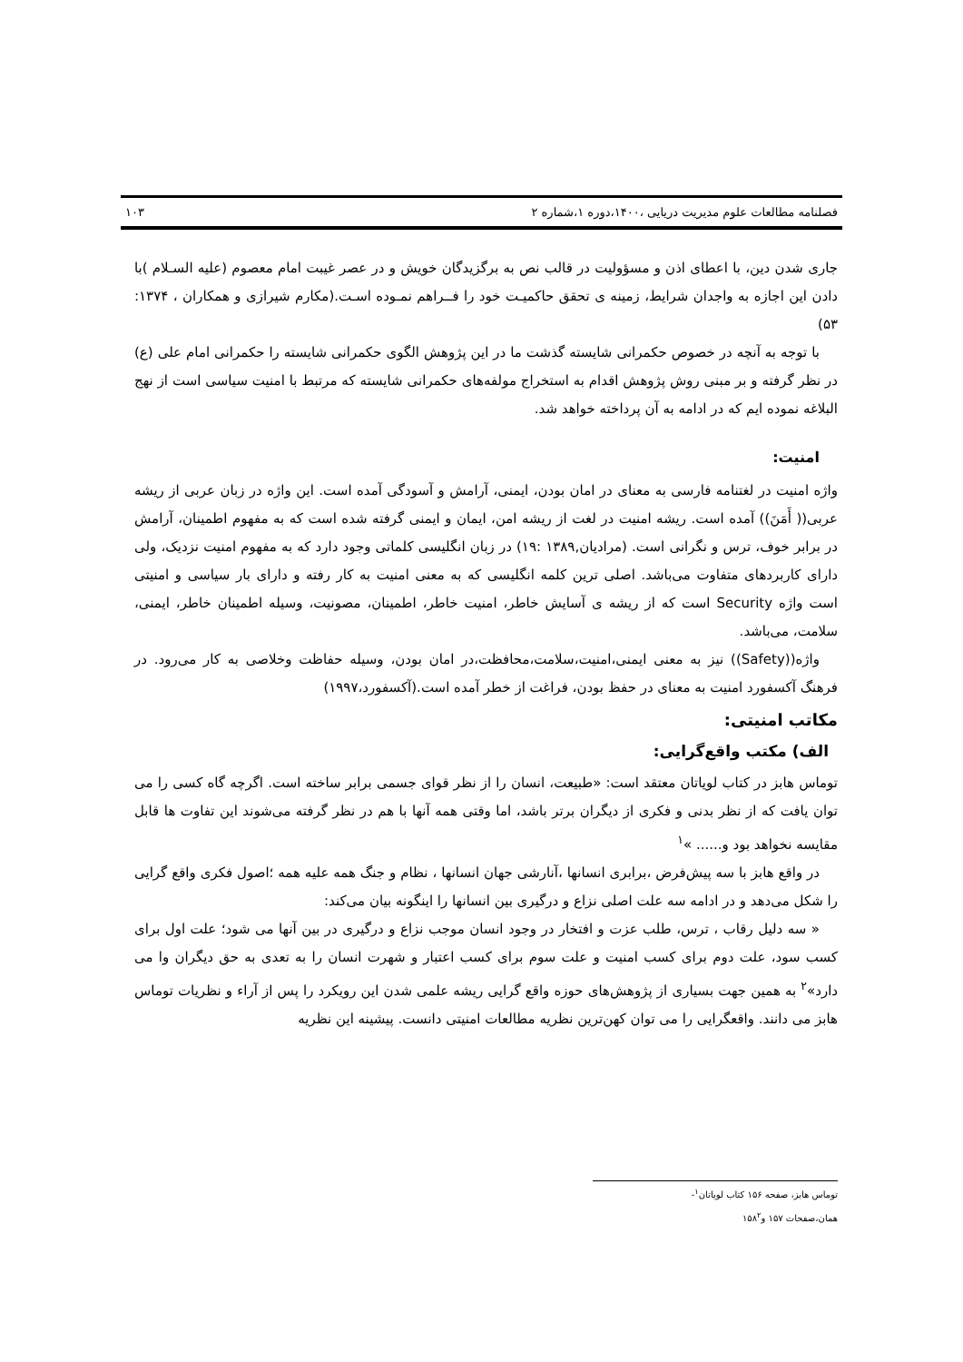فصلنامه مطالعات علوم مدیریت دریایی ،۱۴۰۰،دوره ۱،شماره ۲ ۱۰۳
جاری شدن دین، با اعطای اذن و مسؤولیت در قالب نص به برگزیدگان خویش و در عصر غیبت امام معصوم (علیه السـلام )با دادن این اجازه به واجدان شرایط، زمینه ی تحقق حاکمیـت خود را فــراهم نمـوده اسـت.(مکارم شیرازی و همکاران ، ۱۳۷۴: ۵۳)
با توجه به آنچه در خصوص حکمرانی شایسته گذشت ما در این پژوهش الگوی حکمرانی شایسته را حکمرانی امام علی (ع) در نظر گرفته و بر مبنی روش پژوهش اقدام به استخراج مولفه‌های حکمرانی شایسته که مرتبط با امنیت سیاسی است از نهج البلاغه نموده ایم که در ادامه به آن پرداخته خواهد شد.
امنیت:
واژه امنیت در لغتنامه فارسی به معنای در امان بودن، ایمنی، آرامش و آسودگی آمده است. این واژه در زبان عربی از ریشه عربی(( أَمَنَ)) آمده است. ریشه امنیت در لغت از ریشه امن، ایمان و ایمنی گرفته شده است که به مفهوم اطمینان، آرامش در برابر خوف، ترس و نگرانی است. (مرادیان,۱۳۸۹ :۱۹) در زبان انگلیسی کلماتی وجود دارد که به مفهوم امنیت نزدیک، ولی دارای کاربردهای متفاوت می‌باشد. اصلی ترین کلمه انگلیسی که به معنی امنیت به کار رفته و دارای بار سیاسی و امنیتی است واژه Security است که از ریشه ی آسایش خاطر، امنیت خاطر، اطمینان، مصونیت، وسیله اطمینان خاطر، ایمنی، سلامت، می‌باشد.
واژه((Safety)) نیز به معنی ایمنی،امنیت،سلامت،محافظت،در امان بودن، وسیله حفاظت وخلاصی به کار می‌رود. در فرهنگ آکسفورد امنیت به معنای در حفظ بودن، فراغت از خطر آمده است.(آکسفورد،۱۹۹۷)
مکاتب امنیتی:
الف) مکتب واقع‌گرایی:
توماس هابز در کتاب لویاتان معتقد است: «طبیعت، انسان را از نظر قوای جسمی برابر ساخته است. اگرچه گاه کسی را می توان یافت که از نظر بدنی و فکری از دیگران برتر باشد، اما وقتی همه آنها با هم در نظر گرفته می‌شوند این تفاوت ها قابل مقایسه نخواهد بود و...... »<sup>۱</sup>
در واقع هابز با سه پیش‌فرض ،برابری انسانها ،آنارشی جهان انسانها ، نظام و جنگ همه علیه همه ؛اصول فکری واقع گرایی را شکل می‌دهد و در ادامه سه علت اصلی نزاع و درگیری بین انسانها را اینگونه بیان می‌کند:
« سه دلیل رقاب ، ترس، طلب عزت و افتخار در وجود انسان موجب نزاع و درگیری در بین آنها می شود؛ علت اول برای کسب سود، علت دوم برای کسب امنیت و علت سوم برای کسب اعتبار و شهرت انسان را به تعدی به حق دیگران وا می دارد»<sup>۲</sup> به همین جهت بسیاری از پژوهش‌های حوزه واقع گرایی ریشه علمی شدن این رویکرد را پس از آراء و نظریات توماس هابز می دانند. واقعگرایی را می توان کهن‌ترین نظریه مطالعات امنیتی دانست. پیشینه این نظریه
توماس هابز، صفحه ۱۵۶ کتاب لویاتان<sup>۱</sup>-
همان،صفحات ۱۵۷ و۱۵۸<sup>۲</sup>